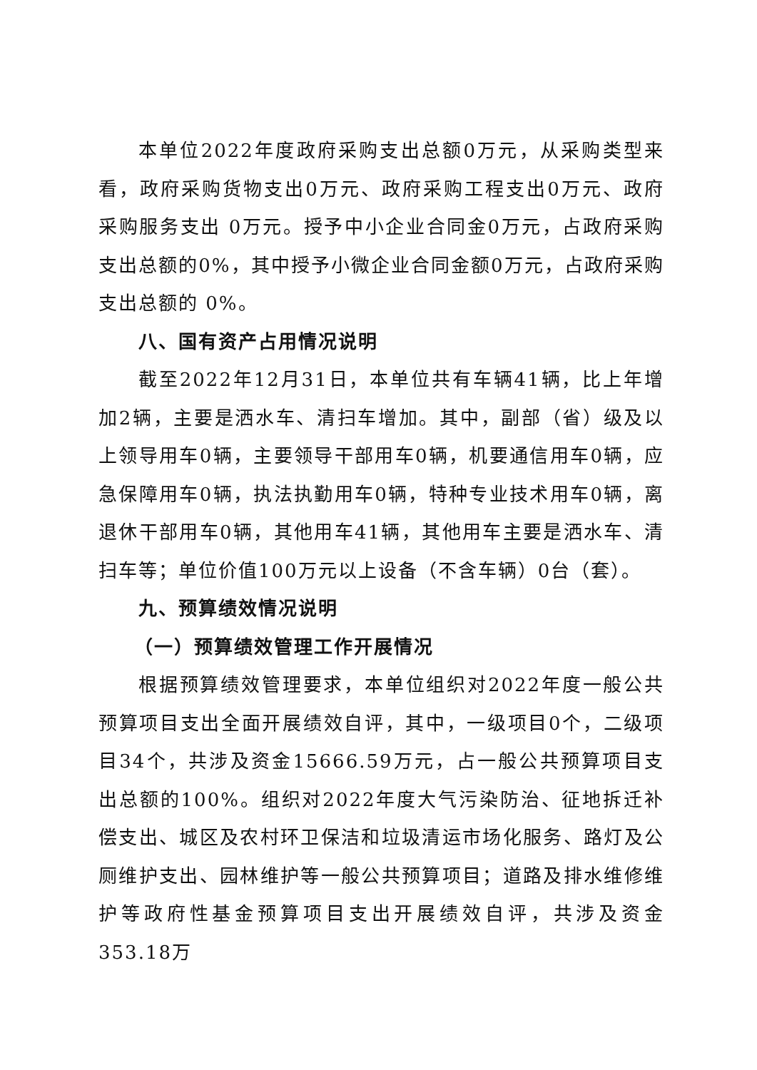本单位2022年度政府采购支出总额0万元，从采购类型来看，政府采购货物支出0万元、政府采购工程支出0万元、政府采购服务支出 0万元。授予中小企业合同金0万元，占政府采购支出总额的0%，其中授予小微企业合同金额0万元，占政府采购支出总额的 0%。
八、国有资产占用情况说明
截至2022年12月31日，本单位共有车辆41辆，比上年增加2辆，主要是洒水车、清扫车增加。其中，副部（省）级及以上领导用车0辆，主要领导干部用车0辆，机要通信用车0辆，应急保障用车0辆，执法执勤用车0辆，特种专业技术用车0辆，离退休干部用车0辆，其他用车41辆，其他用车主要是洒水车、清扫车等；单位价值100万元以上设备（不含车辆）0台（套）。
九、预算绩效情况说明
（一）预算绩效管理工作开展情况
根据预算绩效管理要求，本单位组织对2022年度一般公共预算项目支出全面开展绩效自评，其中，一级项目0个，二级项目34个，共涉及资金15666.59万元，占一般公共预算项目支出总额的100%。组织对2022年度大气污染防治、征地拆迁补偿支出、城区及农村环卫保洁和垃圾清运市场化服务、路灯及公厕维护支出、园林维护等一般公共预算项目；道路及排水维修维护等政府性基金预算项目支出开展绩效自评，共涉及资金353.18万